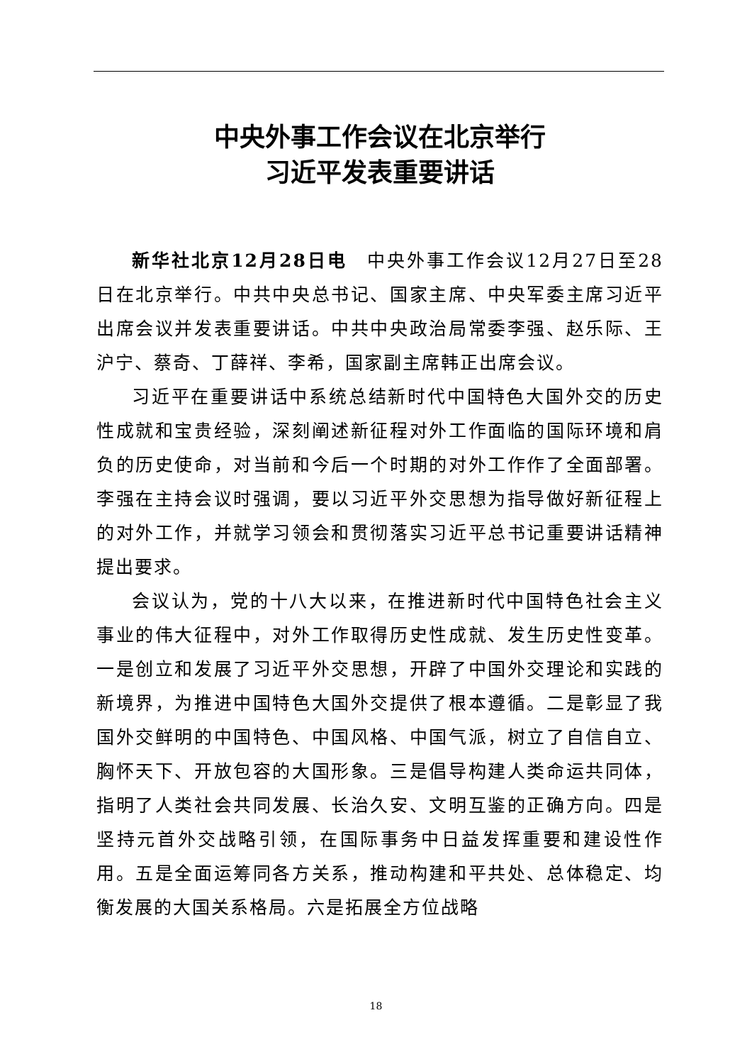中央外事工作会议在北京举行
习近平发表重要讲话
新华社北京12月28日电　中央外事工作会议12月27日至28日在北京举行。中共中央总书记、国家主席、中央军委主席习近平出席会议并发表重要讲话。中共中央政治局常委李强、赵乐际、王沪宁、蔡奇、丁薛祥、李希，国家副主席韩正出席会议。
习近平在重要讲话中系统总结新时代中国特色大国外交的历史性成就和宝贵经验，深刻阐述新征程对外工作面临的国际环境和肩负的历史使命，对当前和今后一个时期的对外工作作了全面部署。李强在主持会议时强调，要以习近平外交思想为指导做好新征程上的对外工作，并就学习领会和贯彻落实习近平总书记重要讲话精神提出要求。
会议认为，党的十八大以来，在推进新时代中国特色社会主义事业的伟大征程中，对外工作取得历史性成就、发生历史性变革。一是创立和发展了习近平外交思想，开辟了中国外交理论和实践的新境界，为推进中国特色大国外交提供了根本遵循。二是彰显了我国外交鲜明的中国特色、中国风格、中国气派，树立了自信自立、胸怀天下、开放包容的大国形象。三是倡导构建人类命运共同体，指明了人类社会共同发展、长治久安、文明互鉴的正确方向。四是坚持元首外交战略引领，在国际事务中日益发挥重要和建设性作用。五是全面运筹同各方关系，推动构建和平共处、总体稳定、均衡发展的大国关系格局。六是拓展全方位战略
18